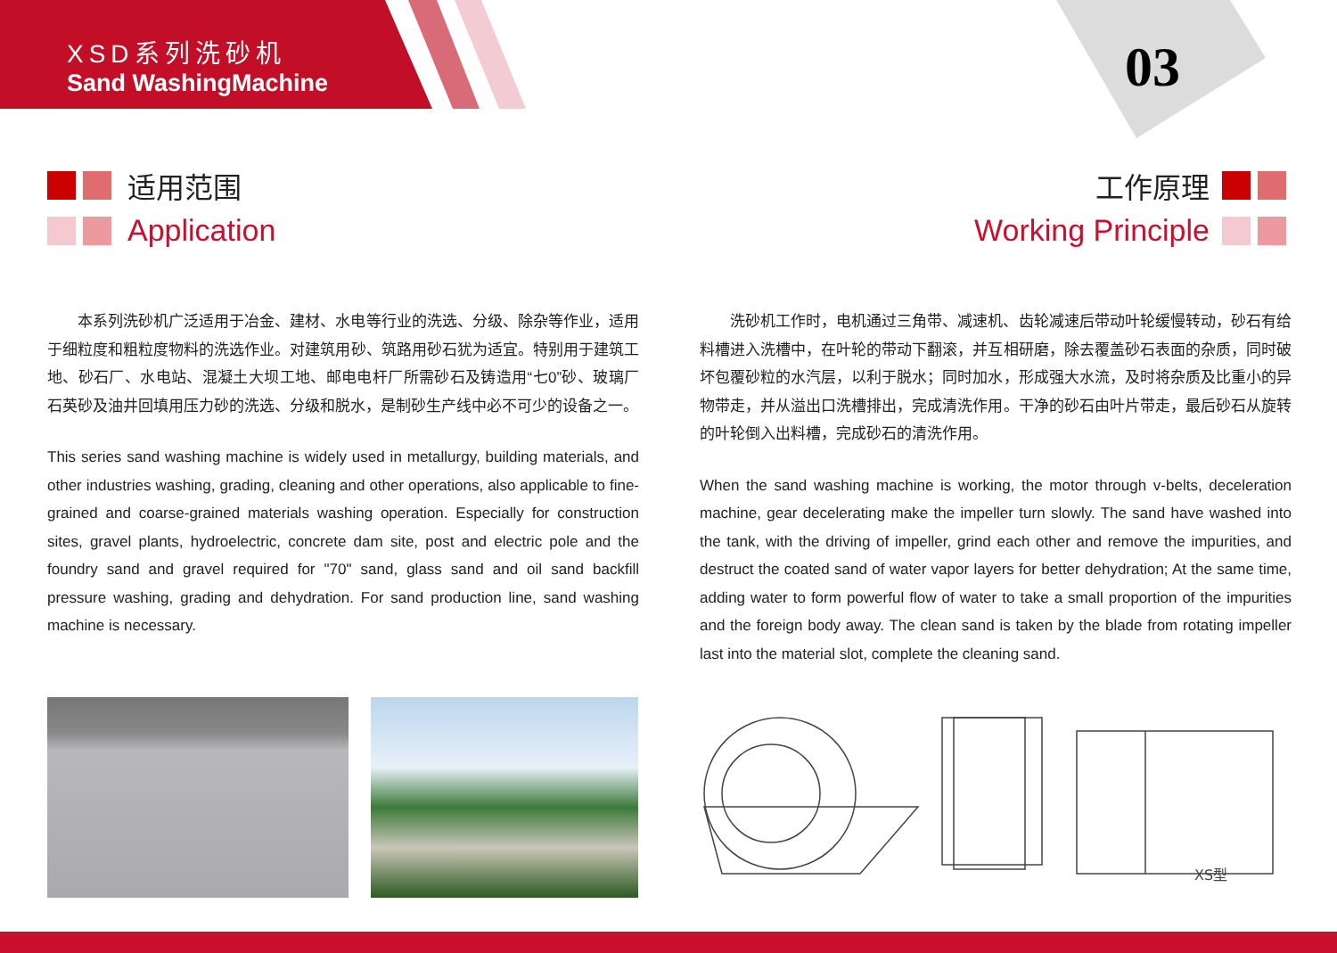XSD系列洗砂机
Sand WashingMachine
03
适用范围
Application
工作原理
Working Principle
本系列洗砂机广泛适用于冶金、建材、水电等行业的洗选、分级、除杂等作业，适用于细粒度和粗粒度物料的洗选作业。对建筑用砂、筑路用砂石犹为适宜。特别用于建筑工地、砂石厂、水电站、混凝土大坝工地、邮电电杆厂所需砂石及铸造用“七0”砂、玻璃厂石英砂及油井回填用压力砂的洗选、分级和脱水，是制砂生产线中必不可少的设备之一。
This series sand washing machine is widely used in metallurgy, building materials, and other industries washing, grading, cleaning and other operations, also applicable to fine-grained and coarse-grained materials washing operation. Especially for construction sites, gravel plants, hydroelectric, concrete dam site, post and electric pole and the foundry sand and gravel required for "70" sand, glass sand and oil sand backfill pressure washing, grading and dehydration. For sand production line, sand washing machine is necessary.
洗砂机工作时，电机通过三角带、减速机、齿轮减速后带动叶轮缓慢转动，砂石有给料槽进入洗槽中，在叶轮的带动下翻滚，并互相研磨，除去覆盖砂石表面的杂质，同时破坏包覆砂粒的水汽层，以利于脱水；同时加水，形成强大水流，及时将杂质及比重小的异物带走，并从溢出口洗槽排出，完成清洗作用。干净的砂石由叶片带走，最后砂石从旋转的叶轮倒入出料槽，完成砂石的清洗作用。
When the sand washing machine is working, the motor through v-belts, deceleration machine, gear decelerating make the impeller turn slowly. The sand have washed into the tank, with the driving of impeller, grind each other and remove the impurities, and destruct the coated sand of water vapor layers for better dehydration; At the same time, adding water to form powerful flow of water to take a small proportion of the impurities and the foreign body away. The clean sand is taken by the blade from rotating impeller last into the material slot, complete the cleaning sand.
XS型